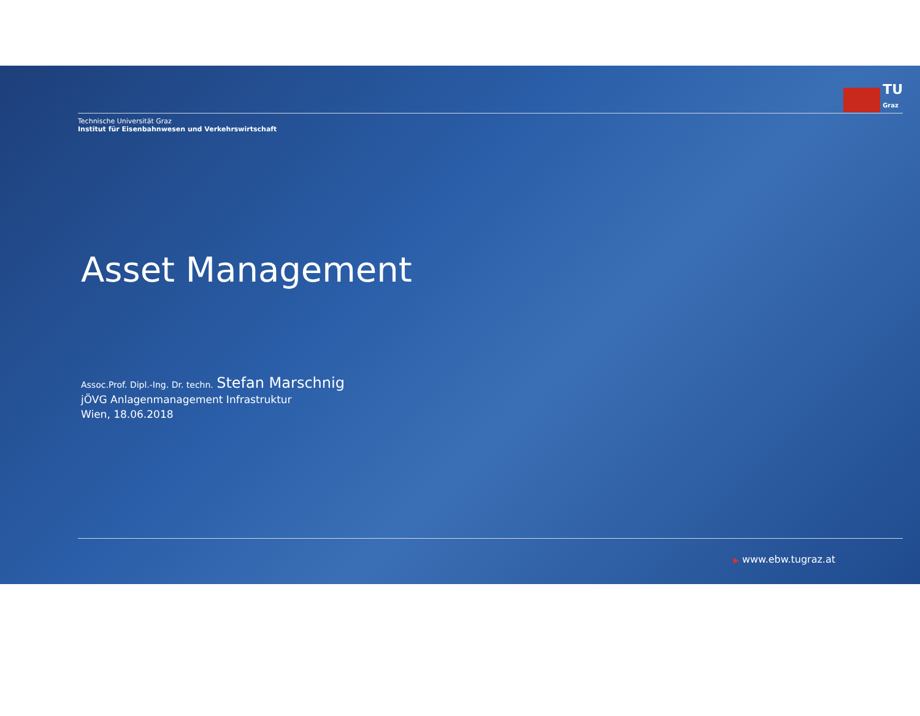TU
Graz
Technische Universität Graz
Institut für Eisenbahnwesen und Verkehrswirtschaft
Asset Management
Assoc.Prof. Dipl.-Ing. Dr. techn. Stefan Marschnig
jÖVG Anlagenmanagement Infrastruktur
Wien, 18.06.2018
▶ www.ebw.tugraz.at